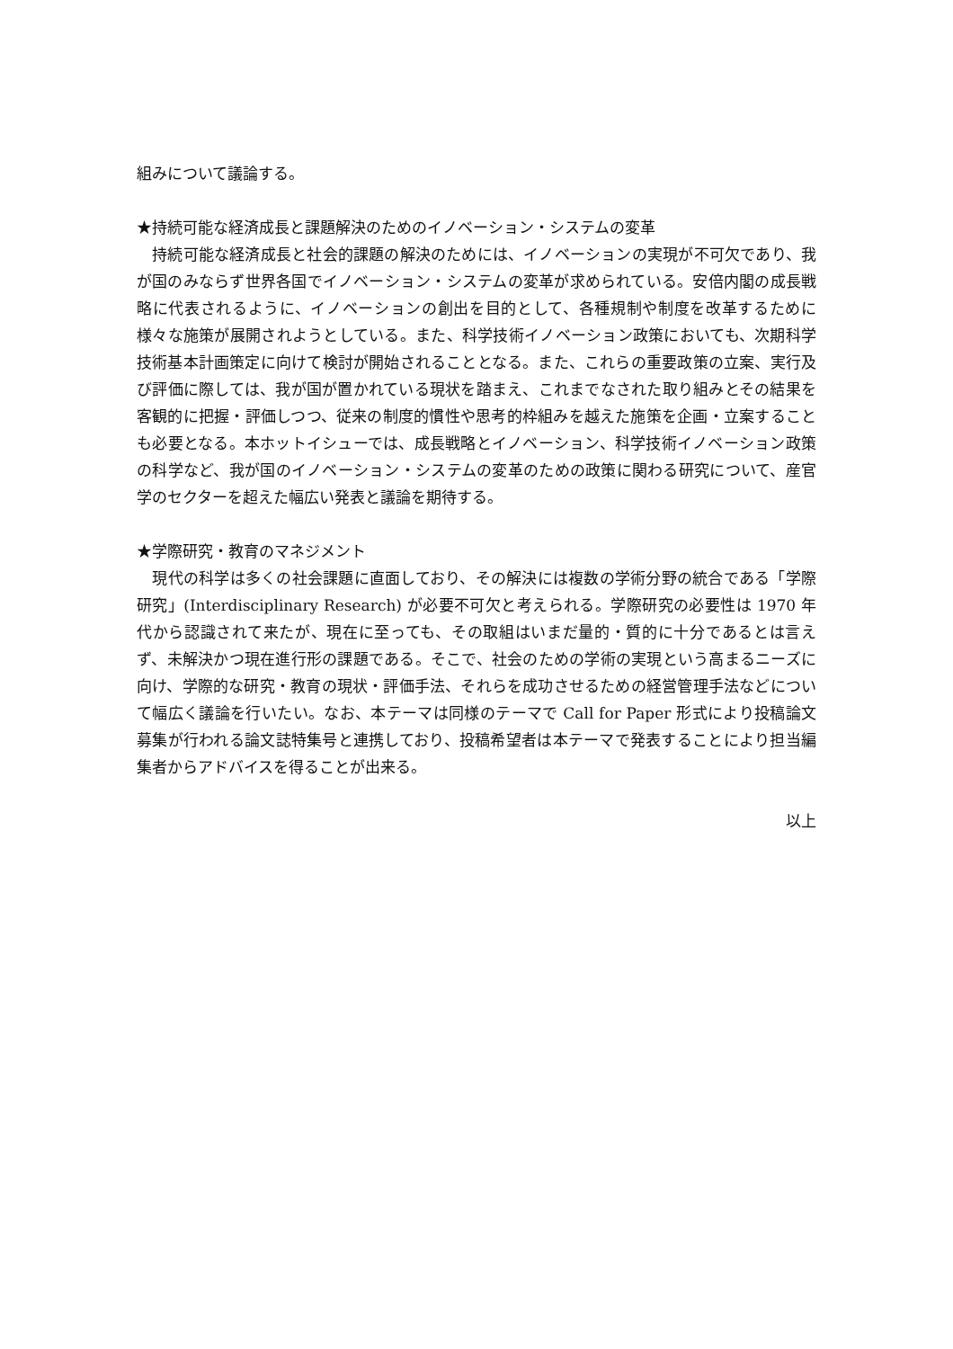組みについて議論する。
★持続可能な経済成長と課題解決のためのイノベーション・システムの変革
　持続可能な経済成長と社会的課題の解決のためには、イノベーションの実現が不可欠であり、我が国のみならず世界各国でイノベーション・システムの変革が求められている。安倍内閣の成長戦略に代表されるように、イノベーションの創出を目的として、各種規制や制度を改革するために様々な施策が展開されようとしている。また、科学技術イノベーション政策においても、次期科学技術基本計画策定に向けて検討が開始されることとなる。また、これらの重要政策の立案、実行及び評価に際しては、我が国が置かれている現状を踏まえ、これまでなされた取り組みとその結果を客観的に把握・評価しつつ、従来の制度的慣性や思考的枠組みを越えた施策を企画・立案することも必要となる。本ホットイシューでは、成長戦略とイノベーション、科学技術イノベーション政策の科学など、我が国のイノベーション・システムの変革のための政策に関わる研究について、産官学のセクターを超えた幅広い発表と議論を期待する。
★学際研究・教育のマネジメント
　現代の科学は多くの社会課題に直面しており、その解決には複数の学術分野の統合である「学際研究」(Interdisciplinary Research) が必要不可欠と考えられる。学際研究の必要性は 1970 年代から認識されて来たが、現在に至っても、その取組はいまだ量的・質的に十分であるとは言えず、未解決かつ現在進行形の課題である。そこで、社会のための学術の実現という高まるニーズに向け、学際的な研究・教育の現状・評価手法、それらを成功させるための経営管理手法などについて幅広く議論を行いたい。なお、本テーマは同様のテーマで Call for Paper 形式により投稿論文募集が行われる論文誌特集号と連携しており、投稿希望者は本テーマで発表することにより担当編集者からアドバイスを得ることが出来る。
以上